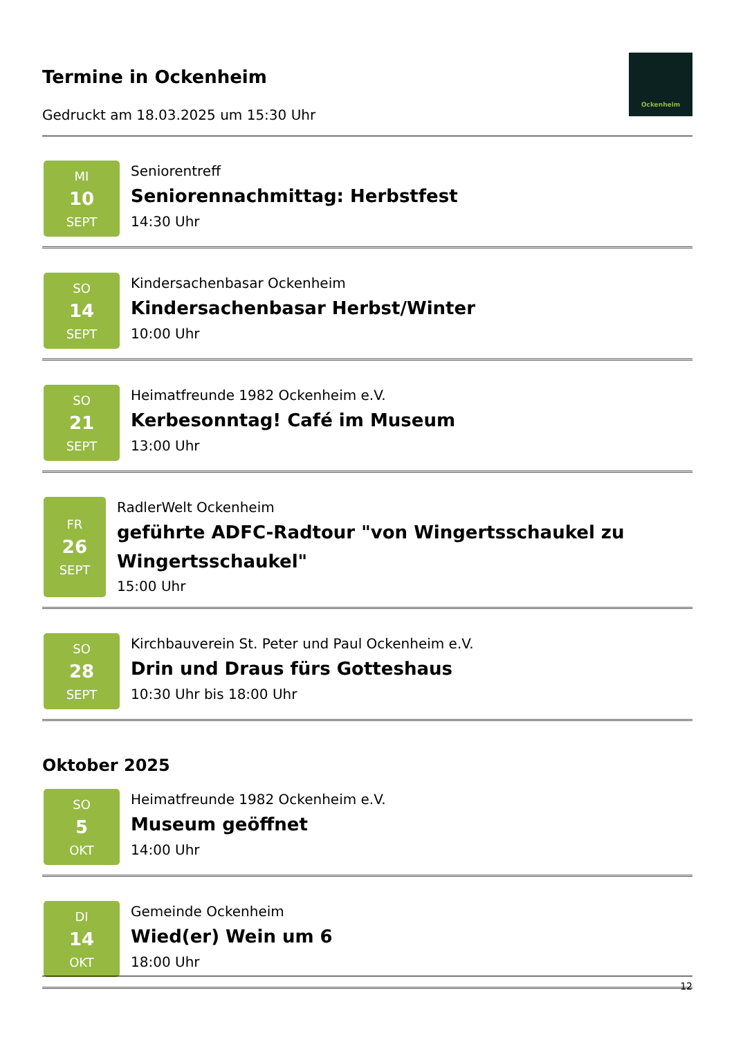Termine in Ockenheim
Gedruckt am 18.03.2025 um 15:30 Uhr
Ockenheim
MI
10
SEPT
Seniorentreff
Seniorennachmittag: Herbstfest
14:30 Uhr
SO
14
SEPT
Kindersachenbasar Ockenheim
Kindersachenbasar Herbst/Winter
10:00 Uhr
SO
21
SEPT
Heimatfreunde 1982 Ockenheim e.V.
Kerbesonntag! Café im Museum
13:00 Uhr
FR
26
SEPT
RadlerWelt Ockenheim
geführte ADFC-Radtour "von Wingertsschaukel zu Wingertsschaukel"
15:00 Uhr
SO
28
SEPT
Kirchbauverein St. Peter und Paul Ockenheim e.V.
Drin und Draus fürs Gotteshaus
10:30 Uhr bis 18:00 Uhr
Oktober 2025
SO
5
OKT
Heimatfreunde 1982 Ockenheim e.V.
Museum geöffnet
14:00 Uhr
DI
14
OKT
Gemeinde Ockenheim
Wied(er) Wein um 6
18:00 Uhr
12